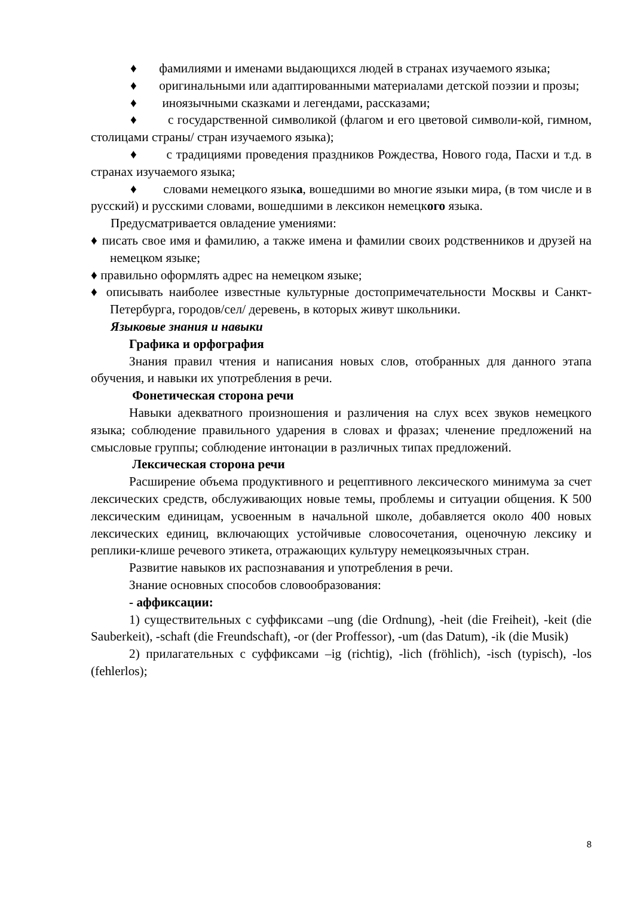♦ фамилиями и именами выдающихся людей в странах изучаемого языка;
♦ оригинальными или адаптированными материалами детской поэзии и прозы;
♦ иноязычными сказками и легендами, рассказами;
♦ с государственной символикой (флагом и его цветовой символи-кой, гимном, столицами страны/ стран изучаемого языка);
♦ с традициями проведения праздников Рождества, Нового года, Пасхи и т.д. в странах изучаемого языка;
♦ словами немецкого языка, вошедшими во многие языки мира, (в том числе и в русский) и русскими словами, вошедшими в лексикон немецкого языка.
Предусматривается овладение умениями:
♦ писать свое имя и фамилию, а также имена и фамилии своих родственников и друзей на немецком языке;
♦ правильно оформлять адрес на немецком языке;
♦ описывать наиболее известные культурные достопримечательности Москвы и Санкт-Петербурга, городов/сел/ деревень, в которых живут школьники.
Языковые знания и навыки
Графика и орфография
Знания правил чтения и написания новых слов, отобранных для данного этапа обучения, и навыки их употребления в речи.
Фонетическая сторона речи
Навыки адекватного произношения и различения на слух всех звуков немецкого языка; соблюдение правильного ударения в словах и фразах; членение предложений на смысловые группы; соблюдение интонации в различных типах предложений.
Лексическая сторона речи
Расширение объема продуктивного и рецептивного лексического минимума за счет лексических средств, обслуживающих новые темы, проблемы и ситуации общения. К 500 лексическим единицам, усвоенным в начальной школе, добавляется около 400 новых лексических единиц, включающих устойчивые словосочетания, оценочную лексику и реплики-клише речевого этикета, отражающих культуру немецкоязычных стран.
Развитие навыков их распознавания и употребления в речи.
Знание основных способов словообразования:
- аффиксации:
1) существительных с суффиксами –ung (die Ordnung), -heit (die Freiheit), -keit (die Sauberkeit), -schaft (die Freundschaft), -or (der Proffessor), -um (das Datum), -ik (die Musik)
2) прилагательных с суффиксами –ig (richtig), -lich (fröhlich), -isch (typisch), -los (fehlerlos);
8